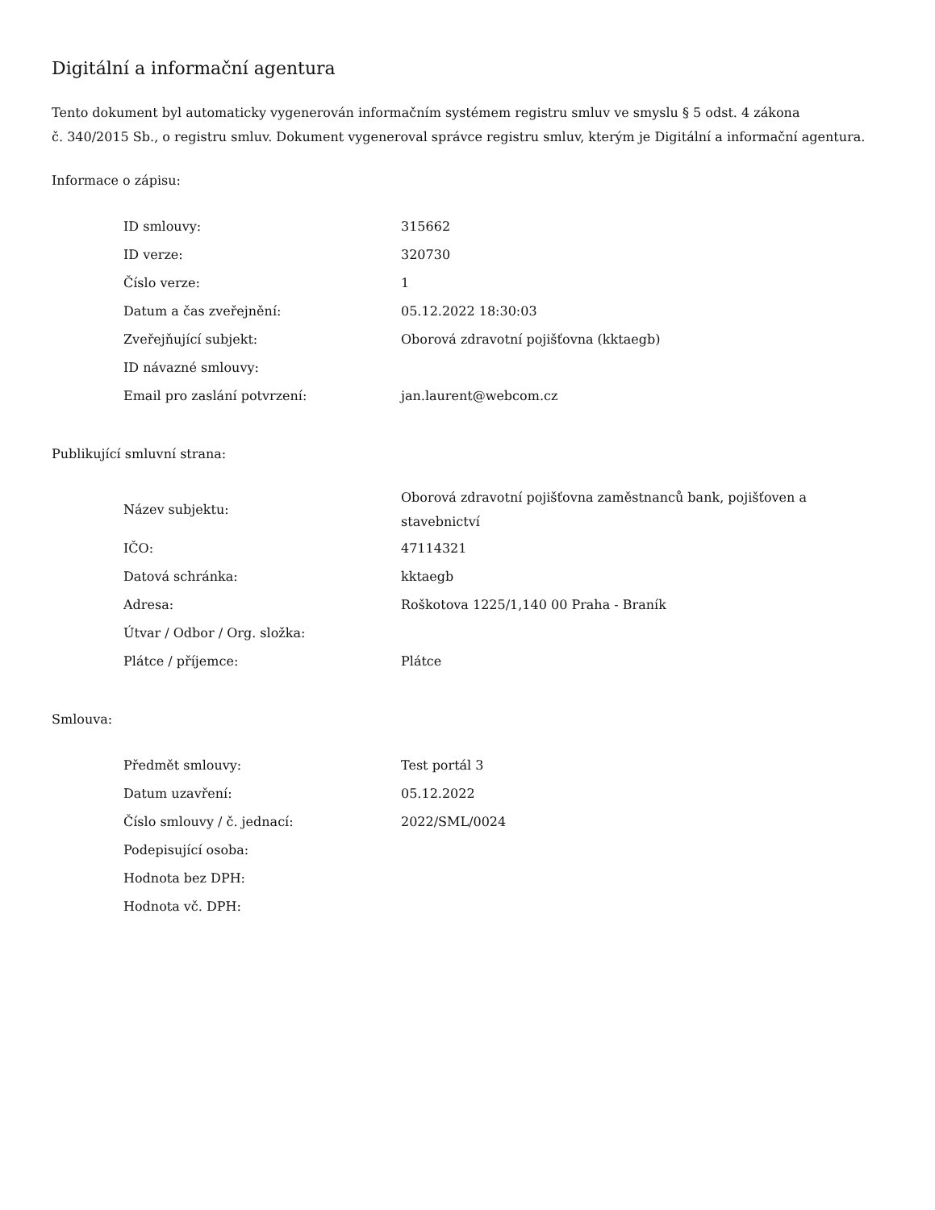Digitální a informační agentura
Tento dokument byl automaticky vygenerován informačním systémem registru smluv ve smyslu § 5 odst. 4 zákona
č. 340/2015 Sb., o registru smluv. Dokument vygeneroval správce registru smluv, kterým je Digitální a informační agentura.
Informace o zápisu:
| ID smlouvy: | 315662 |
| ID verze: | 320730 |
| Číslo verze: | 1 |
| Datum a čas zveřejnění: | 05.12.2022 18:30:03 |
| Zveřejňující subjekt: | Oborová zdravotní pojišťovna (kktaegb) |
| ID návazné smlouvy: | |
| Email pro zaslání potvrzení: | jan.laurent@webcom.cz |
Publikující smluvní strana:
| Název subjektu: | Oborová zdravotní pojišťovna zaměstnanců bank, pojišťoven a stavebnictví |
| IČO: | 47114321 |
| Datová schránka: | kktaegb |
| Adresa: | Roškotova 1225/1,140 00 Praha - Braník |
| Útvar / Odbor / Org. složka: | |
| Plátce / příjemce: | Plátce |
Smlouva:
| Předmět smlouvy: | Test portál 3 |
| Datum uzavření: | 05.12.2022 |
| Číslo smlouvy / č. jednací: | 2022/SML/0024 |
| Podepisující osoba: | |
| Hodnota bez DPH: | |
| Hodnota vč. DPH: | |